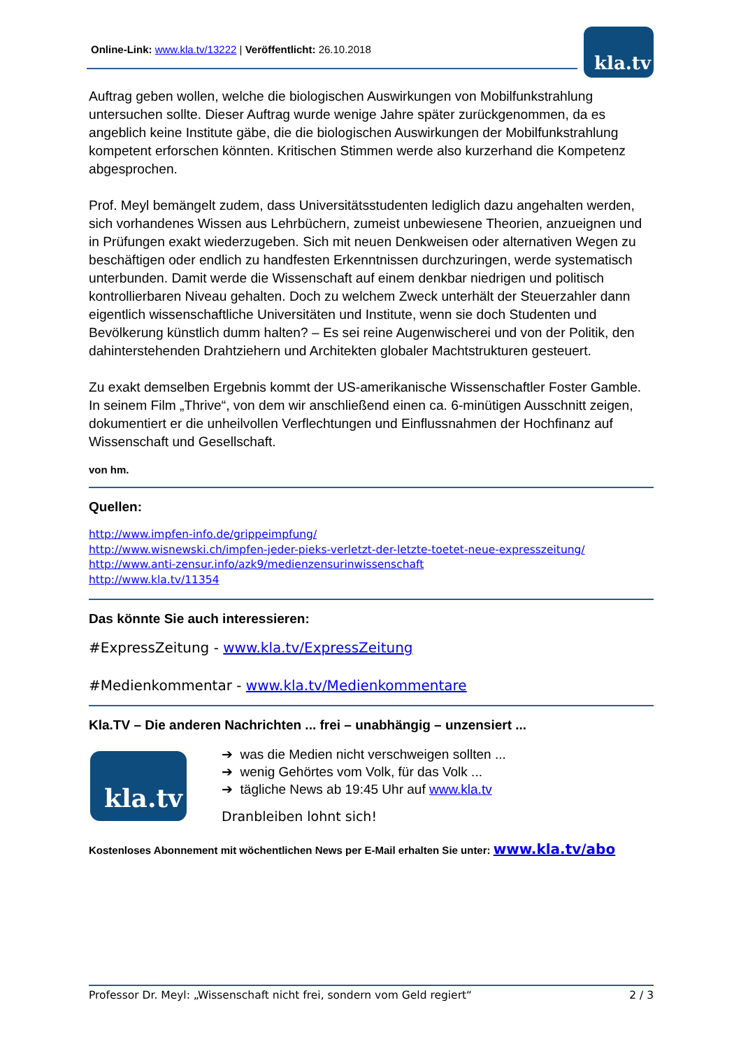Online-Link: www.kla.tv/13222 | Veröffentlicht: 26.10.2018 kla.tv
Auftrag geben wollen, welche die biologischen Auswirkungen von Mobilfunkstrahlung untersuchen sollte. Dieser Auftrag wurde wenige Jahre später zurückgenommen, da es angeblich keine Institute gäbe, die die biologischen Auswirkungen der Mobilfunkstrahlung kompetent erforschen könnten. Kritischen Stimmen werde also kurzerhand die Kompetenz abgesprochen.
Prof. Meyl bemängelt zudem, dass Universitätsstudenten lediglich dazu angehalten werden, sich vorhandenes Wissen aus Lehrbüchern, zumeist unbewiesene Theorien, anzueignen und in Prüfungen exakt wiederzugeben. Sich mit neuen Denkweisen oder alternativen Wegen zu beschäftigen oder endlich zu handfesten Erkenntnissen durchzuringen, werde systematisch unterbunden. Damit werde die Wissenschaft auf einem denkbar niedrigen und politisch kontrollierbaren Niveau gehalten. Doch zu welchem Zweck unterhält der Steuerzahler dann eigentlich wissenschaftliche Universitäten und Institute, wenn sie doch Studenten und Bevölkerung künstlich dumm halten? – Es sei reine Augenwischerei und von der Politik, den dahinterstehenden Drahtziehern und Architekten globaler Machtstrukturen gesteuert.
Zu exakt demselben Ergebnis kommt der US-amerikanische Wissenschaftler Foster Gamble. In seinem Film „Thrive“, von dem wir anschließend einen ca. 6-minütigen Ausschnitt zeigen, dokumentiert er die unheilvollen Verflechtungen und Einflussnahmen der Hochfinanz auf Wissenschaft und Gesellschaft.
von hm.
Quellen:
http://www.impfen-info.de/grippeimpfung/
http://www.wisnewski.ch/impfen-jeder-pieks-verletzt-der-letzte-toetet-neue-expresszeitung/
http://www.anti-zensur.info/azk9/medienzensurinwissenschaft
http://www.kla.tv/11354
Das könnte Sie auch interessieren:
#ExpressZeitung - www.kla.tv/ExpressZeitung
#Medienkommentar - www.kla.tv/Medienkommentare
Kla.TV – Die anderen Nachrichten ... frei – unabhängig – unzensiert ...
kla.tv
➔ was die Medien nicht verschweigen sollten ...
➔ wenig Gehörtes vom Volk, für das Volk ...
➔ tägliche News ab 19:45 Uhr auf www.kla.tv
Dranbleiben lohnt sich!
Kostenloses Abonnement mit wöchentlichen News per E-Mail erhalten Sie unter: www.kla.tv/abo
Professor Dr. Meyl: „Wissenschaft nicht frei, sondern vom Geld regiert“ 2 / 3